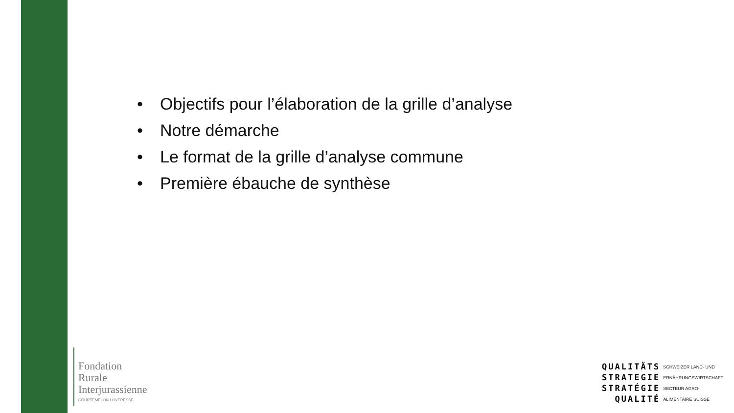• Objectifs pour l’élaboration de la grille d’analyse
• Notre démarche
• Le format de la grille d’analyse commune
• Première ébauche de synthèse
Fondation
Rurale
Interjurassienne
COURTEMELON LOVERESSE
QUALITÄTS
STRATEGIE
STRATÉGIE
QUALITÉ
SCHWEIZER LAND- UND
ERNÄHRUNGSWIRTSCHAFT
SECTEUR AGRO-
ALIMENTAIRE SUISSE